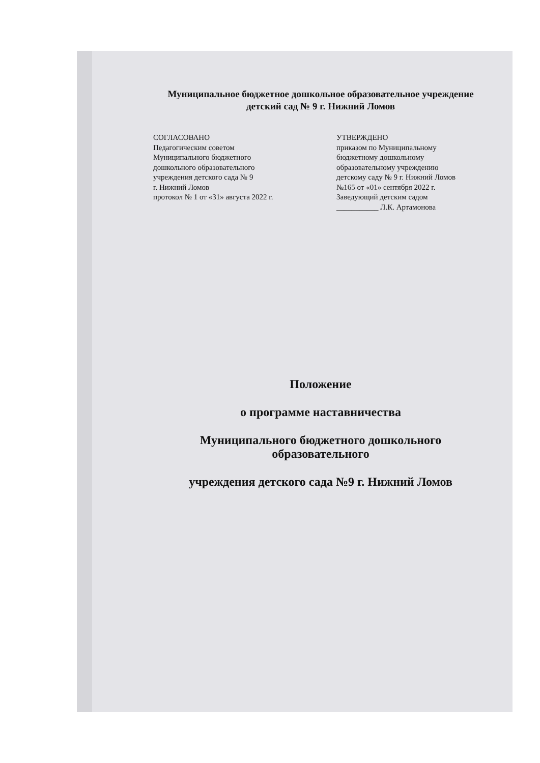Муниципальное бюджетное дошкольное образовательное учреждение
детский сад № 9 г. Нижний Ломов
СОГЛАСОВАНО
Педагогическим советом
Муниципального бюджетного
дошкольного образовательного
учреждения детского сада № 9
г. Нижний Ломов
протокол № 1 от «31» августа 2022 г.
УТВЕРЖДЕНО
приказом по Муниципальному
бюджетному дошкольному
образовательному учреждению
детскому саду № 9 г. Нижний Ломов
№165 от «01» сентября 2022 г.
Заведующий детским садом
___________ Л.К. Артамонова
Положение
о программе наставничества
Муниципального бюджетного дошкольного образовательного
учреждения детского сада №9 г. Нижний Ломов